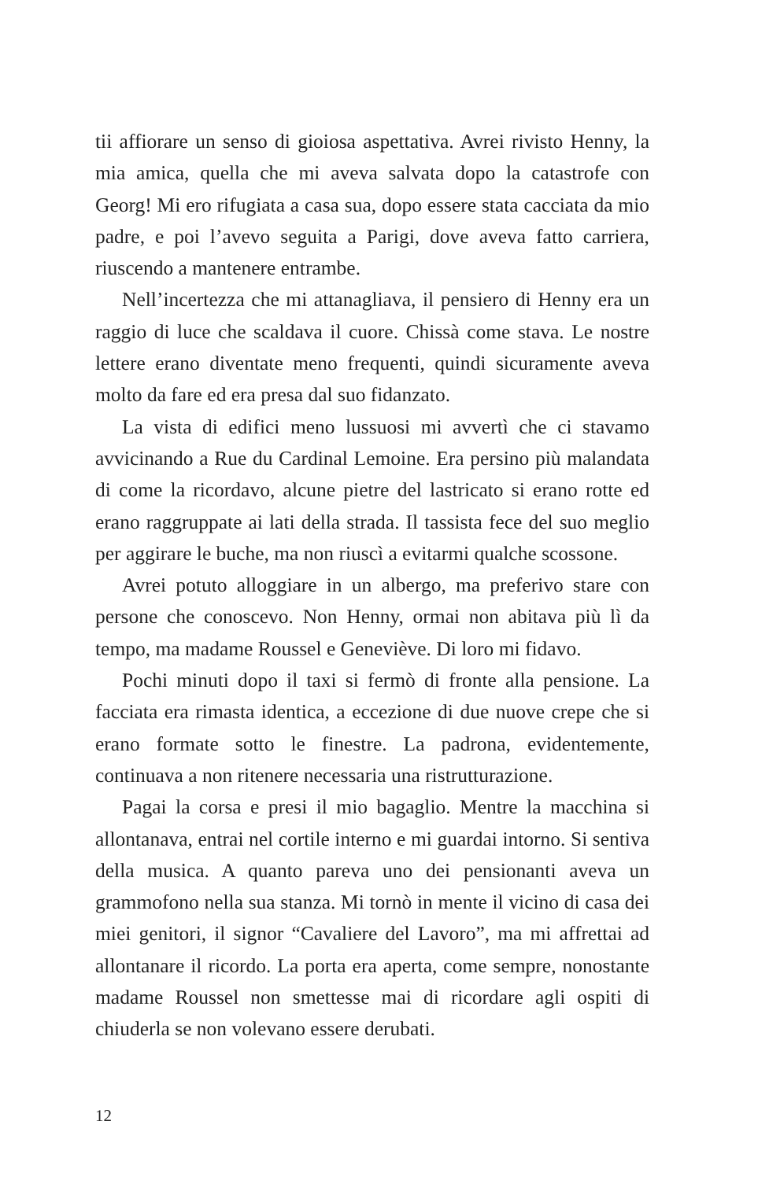tii affiorare un senso di gioiosa aspettativa. Avrei rivisto Henny, la mia amica, quella che mi aveva salvata dopo la catastrofe con Georg! Mi ero rifugiata a casa sua, dopo essere stata cacciata da mio padre, e poi l’avevo seguita a Parigi, dove aveva fatto carriera, riuscendo a mantenere entrambe.
Nell’incertezza che mi attanagliava, il pensiero di Henny era un raggio di luce che scaldava il cuore. Chissà come stava. Le nostre lettere erano diventate meno frequenti, quindi sicuramente aveva molto da fare ed era presa dal suo fidanzato.
La vista di edifici meno lussuosi mi avvertì che ci stavamo avvicinando a Rue du Cardinal Lemoine. Era persino più malandata di come la ricordavo, alcune pietre del lastricato si erano rotte ed erano raggruppate ai lati della strada. Il tassista fece del suo meglio per aggirare le buche, ma non riuscì a evitarmi qualche scossone.
Avrei potuto alloggiare in un albergo, ma preferivo stare con persone che conoscevo. Non Henny, ormai non abitava più lì da tempo, ma madame Roussel e Geneviève. Di loro mi fidavo.
Pochi minuti dopo il taxi si fermò di fronte alla pensione. La facciata era rimasta identica, a eccezione di due nuove crepe che si erano formate sotto le finestre. La padrona, evidentemente, continuava a non ritenere necessaria una ristrutturazione.
Pagai la corsa e presi il mio bagaglio. Mentre la macchina si allontanava, entrai nel cortile interno e mi guardai intorno. Si sentiva della musica. A quanto pareva uno dei pensionanti aveva un grammofono nella sua stanza. Mi tornò in mente il vicino di casa dei miei genitori, il signor “Cavaliere del Lavoro”, ma mi affrettai ad allontanare il ricordo. La porta era aperta, come sempre, nonostante madame Roussel non smettesse mai di ricordare agli ospiti di chiuderla se non volevano essere derubati.
12